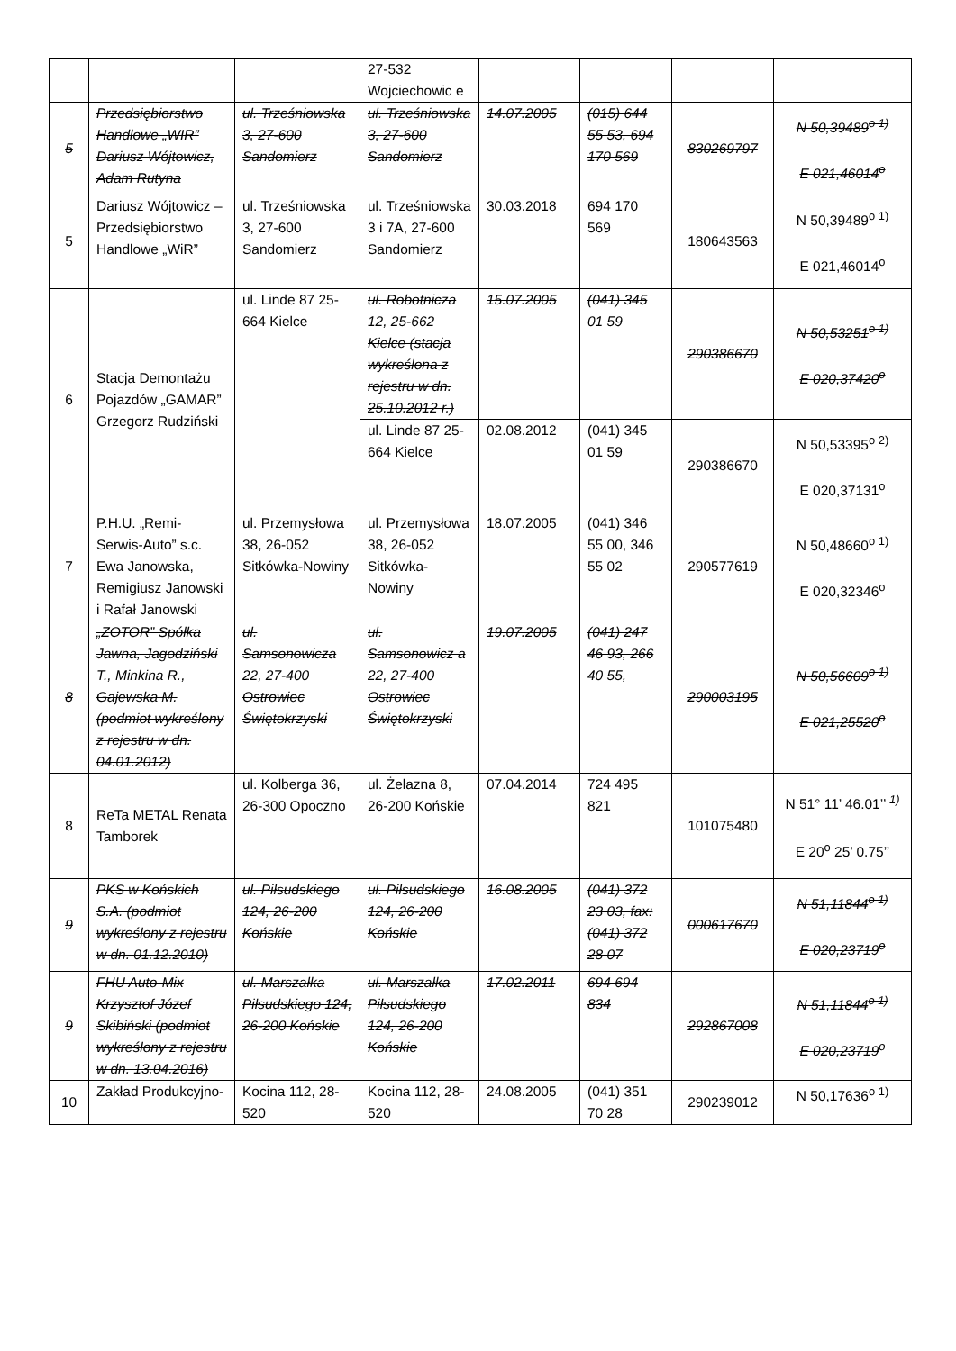| | | | 27-532 Wojciechowic e | | | | |
| 5 | Przedsiębiorstwo Handlowe „WIR” Dariusz Wójtowicz, Adam Rutyna | ul. Trześniowska 3, 27-600 Sandomierz | ul. Trześniowska 3, 27-600 Sandomierz | 14.07.2005 | (015) 644 55 53, 694 170 569 | 830269797 | N 50,39489<sup>o 1)</sup> E 021,46014<sup>o</sup> |
| 5 | Dariusz Wójtowicz – Przedsiębiorstwo Handlowe „WiR” | ul. Trześniowska 3, 27-600 Sandomierz | ul. Trześniowska 3 i 7A, 27-600 Sandomierz | 30.03.2018 | 694 170 569 | 180643563 | N 50,39489<sup>o 1)</sup> E 021,46014<sup>o</sup> |
| 6 | Stacja Demontażu Pojazdów „GAMAR” Grzegorz Rudziński | ul. Linde 87 25-664 Kielce | ul. Robotnicza 12, 25-662 Kielce (stacja wykreślona z rejestru w dn. 25.10.2012 r.) | 15.07.2005 | (041) 345 01 59 | 290386670 | N 50,53251<sup>o 1)</sup> E 020,37420<sup>o</sup> |
| | | | ul. Linde 87 25-664 Kielce | 02.08.2012 | (041) 345 01 59 | 290386670 | N 50,53395<sup>o 2)</sup> E 020,37131<sup>o</sup> |
| 7 | P.H.U. „Remi-Serwis-Auto” s.c. Ewa Janowska, Remigiusz Janowski i Rafał Janowski | ul. Przemysłowa 38, 26-052 Sitkówka-Nowiny | ul. Przemysłowa 38, 26-052 Sitkówka-Nowiny | 18.07.2005 | (041) 346 55 00, 346 55 02 | 290577619 | N 50,48660<sup>o 1)</sup> E 020,32346<sup>o</sup> |
| 8 | „ZOTOR” Spółka Jawna, Jagodziński T., Minkina R., Gajewska M. (podmiot wykreślony z rejestru w dn. 04.01.2012) | ul. Samsonowicza 22, 27-400 Ostrowiec Świętokrzyski | ul. Samsonowicz a 22, 27-400 Ostrowiec Świętokrzyski | 19.07.2005 | (041) 247 46 93, 266 40 55, | 290003195 | N 50,56609<sup>o 1)</sup> E 021,25520<sup>o</sup> |
| 8 | ReTa METAL Renata Tamborek | ul. Kolberga 36, 26-300 Opoczno | ul. Żelazna 8, 26-200 Końskie | 07.04.2014 | 724 495 821 | 101075480 | N 51° 11’ 46.01’’ <sup>1)</sup> E 20<sup>o</sup> 25’ 0.75’’ |
| 9 | PKS w Końskich S.A. (podmiot wykreślony z rejestru w dn. 01.12.2010) | ul. Piłsudskiego 124, 26-200 Końskie | ul. Piłsudskiego 124, 26-200 Końskie | 16.08.2005 | (041) 372 23 03, fax: (041) 372 28 07 | 000617670 | N 51,11844<sup>o 1)</sup> E 020,23719<sup>o</sup> |
| 9 | FHU Auto-Mix Krzysztof Józef Skibiński (podmiot wykreślony z rejestru w dn. 13.04.2016) | ul. Marszałka Piłsudskiego 124, 26-200 Końskie | ul. Marszałka Piłsudskiego 124, 26-200 Końskie | 17.02.2011 | 694 694 834 | 292867008 | N 51,11844<sup>o 1)</sup> E 020,23719<sup>o</sup> |
| 10 | Zakład Produkcyjno- | Kocina 112, 28-520 | Kocina 112, 28-520 | 24.08.2005 | (041) 351 70 28 | 290239012 | N 50,17636<sup>o 1)</sup> |